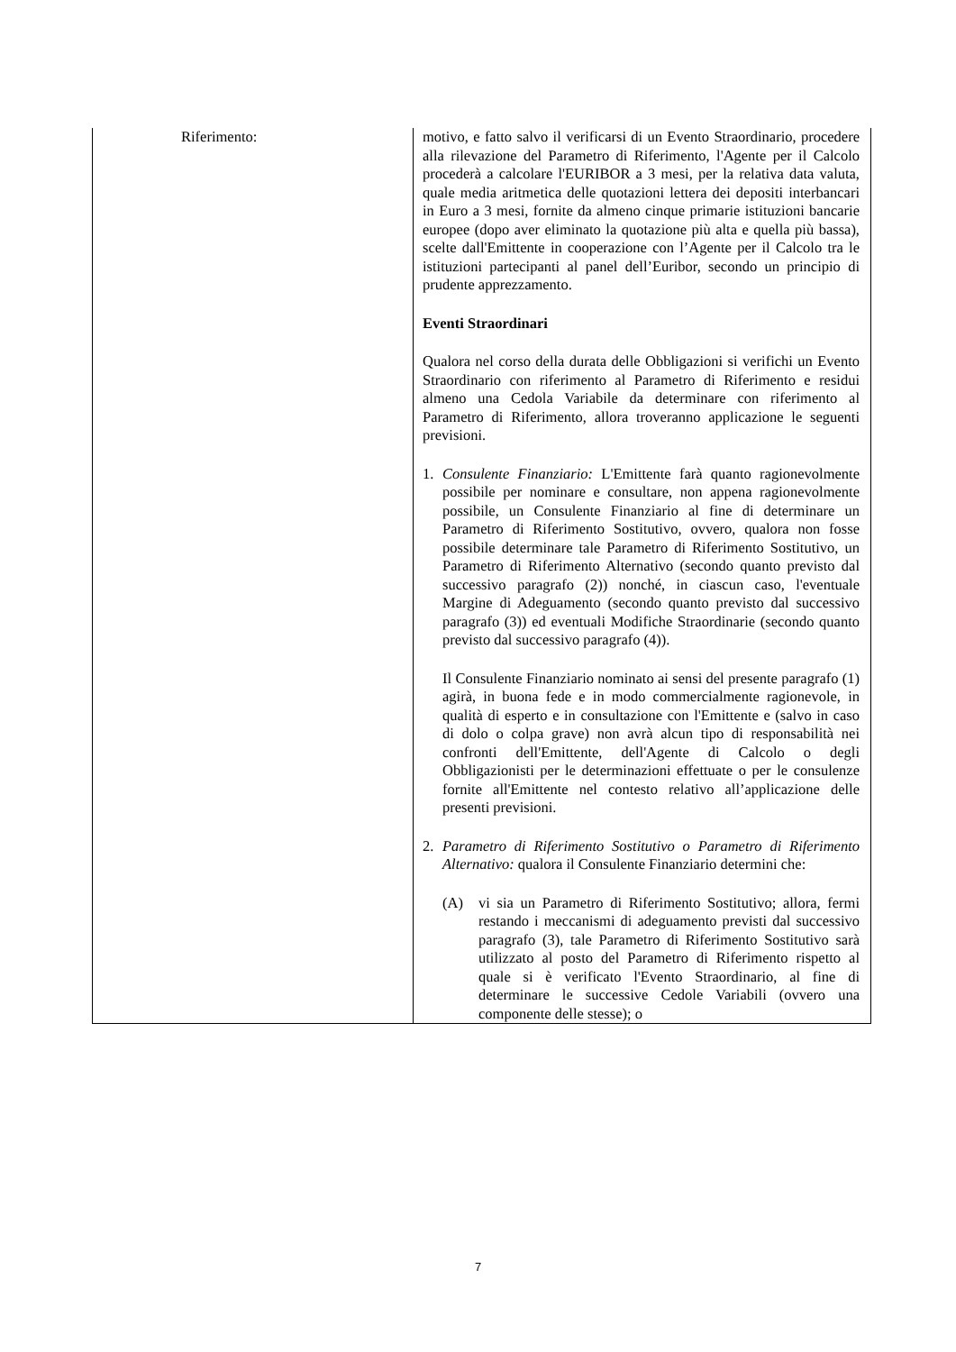| Riferimento: | motivo, e fatto salvo il verificarsi di un Evento Straordinario, procedere alla rilevazione del Parametro di Riferimento, l'Agente per il Calcolo procederà a calcolare l'EURIBOR a 3 mesi, per la relativa data valuta, quale media aritmetica delle quotazioni lettera dei depositi interbancari in Euro a 3 mesi, fornite da almeno cinque primarie istituzioni bancarie europee (dopo aver eliminato la quotazione più alta e quella più bassa), scelte dall'Emittente in cooperazione con l’Agente per il Calcolo tra le istituzioni partecipanti al panel dell’Euribor, secondo un principio di prudente apprezzamento. Eventi Straordinari Qualora nel corso della durata delle Obbligazioni si verifichi un Evento Straordinario con riferimento al Parametro di Riferimento e residui almeno una Cedola Variabile da determinare con riferimento al Parametro di Riferimento, allora troveranno applicazione le seguenti previsioni. 1. Consulente Finanziario: L'Emittente farà quanto ragionevolmente possibile per nominare e consultare, non appena ragionevolmente possibile, un Consulente Finanziario al fine di determinare un Parametro di Riferimento Sostitutivo, ovvero, qualora non fosse possibile determinare tale Parametro di Riferimento Sostitutivo, un Parametro di Riferimento Alternativo (secondo quanto previsto dal successivo paragrafo (2)) nonché, in ciascun caso, l'eventuale Margine di Adeguamento (secondo quanto previsto dal successivo paragrafo (3)) ed eventuali Modifiche Straordinarie (secondo quanto previsto dal successivo paragrafo (4)). Il Consulente Finanziario nominato ai sensi del presente paragrafo (1) agirà, in buona fede e in modo commercialmente ragionevole, in qualità di esperto e in consultazione con l'Emittente e (salvo in caso di dolo o colpa grave) non avrà alcun tipo di responsabilità nei confronti dell'Emittente, dell'Agente di Calcolo o degli Obbligazionisti per le determinazioni effettuate o per le consulenze fornite all'Emittente nel contesto relativo all’applicazione delle presenti previsioni. 2. Parametro di Riferimento Sostitutivo o Parametro di Riferimento Alternativo: qualora il Consulente Finanziario determini che: (A) vi sia un Parametro di Riferimento Sostitutivo; allora, fermi restando i meccanismi di adeguamento previsti dal successivo paragrafo (3), tale Parametro di Riferimento Sostitutivo sarà utilizzato al posto del Parametro di Riferimento rispetto al quale si è verificato l'Evento Straordinario, al fine di determinare le successive Cedole Variabili (ovvero una componente delle stesse); o |
7